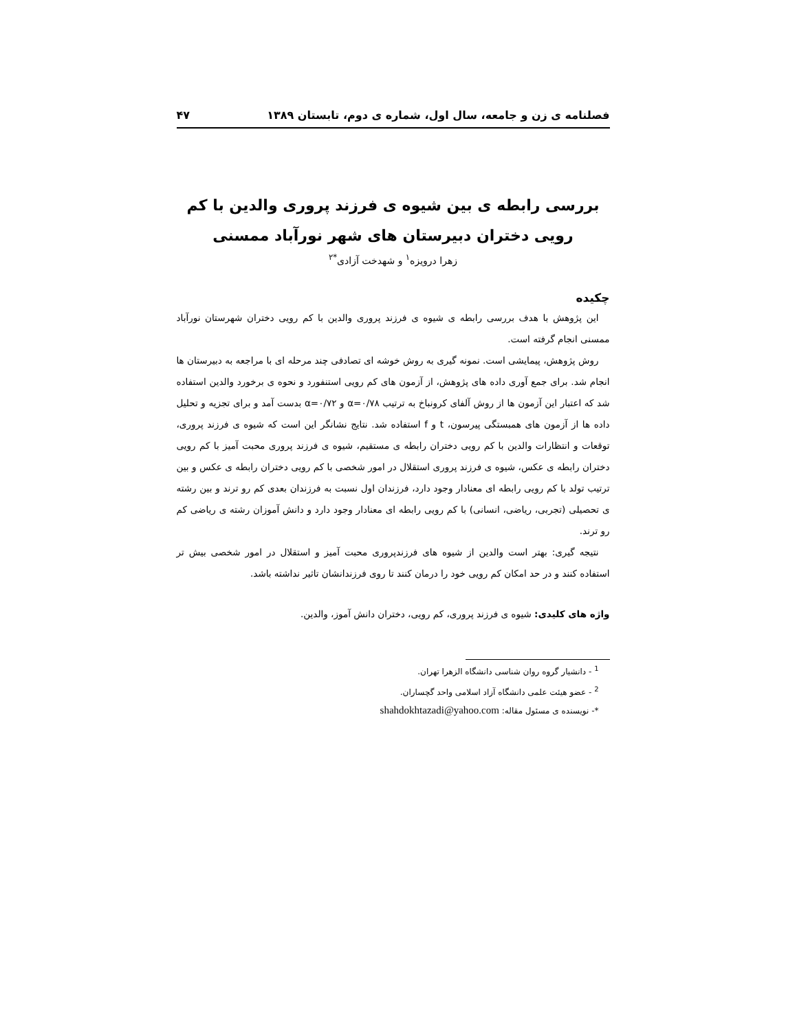فصلنامه ی زن و جامعه، سال اول، شماره ی دوم، تابستان ۱۳۸۹ ۴۷
بررسی رابطه ی بین شیوه ی فرزند پروری والدین با کم رویی دختران دبیرستان های شهر نورآباد ممسنی
زهرا درویزه<sup>۱</sup> و شهدخت آزادی<sup>*۲</sup>
چکیده
این پژوهش با هدف بررسی رابطه ی شیوه ی فرزند پروری والدین با کم رویی دختران شهرستان نورآباد ممسنی انجام گرفته است.
روش پژوهش، پیمایشی است. نمونه گیری به روش خوشه ای تصادفی چند مرحله ای با مراجعه به دبیرستان ها انجام شد. برای جمع آوری داده های پژوهش، از آزمون های کم رویی استنفورد و نحوه ی برخورد والدین استفاده شد که اعتبار این آزمون ها از روش آلفای کرونباخ به ترتیب α=۰/۷۸ و α=۰/۷۲ بدست آمد و برای تجزیه و تحلیل داده ها از آزمون های همبستگی پیرسون، t و f استفاده شد. نتایج نشانگر این است که شیوه ی فرزند پروری، توقعات و انتظارات والدین با کم رویی دختران رابطه ی مستقیم، شیوه ی فرزند پروری محبت آمیز با کم رویی دختران رابطه ی عکس، شیوه ی فرزند پروری استقلال در امور شخصی با کم رویی دختران رابطه ی عکس و بین ترتیب تولد با کم رویی رابطه ای معنادار وجود دارد، فرزندان اول نسبت به فرزندان بعدی کم رو ترند و بین رشته ی تحصیلی (تجربی، ریاضی، انسانی) با کم رویی رابطه ای معنادار وجود دارد و دانش آموزان رشته ی ریاضی کم رو ترند.
نتیجه گیری: بهتر است والدین از شیوه های فرزندپروری محبت آمیز و استقلال در امور شخصی بیش تر استفاده کنند و در حد امکان کم رویی خود را درمان کنند تا روی فرزندانشان تاثیر نداشته باشد.
واژه های کلیدی: شیوه ی فرزند پروری، کم رویی، دختران دانش آموز، والدین.
<sup>1</sup> - دانشیار گروه روان شناسی دانشگاه الزهرا تهران.
<sup>2</sup> - عضو هیئت علمی دانشگاه آزاد اسلامی واحد گچساران.
*- نویسنده ی مسئول مقاله: shahdokhtazadi@yahoo.com